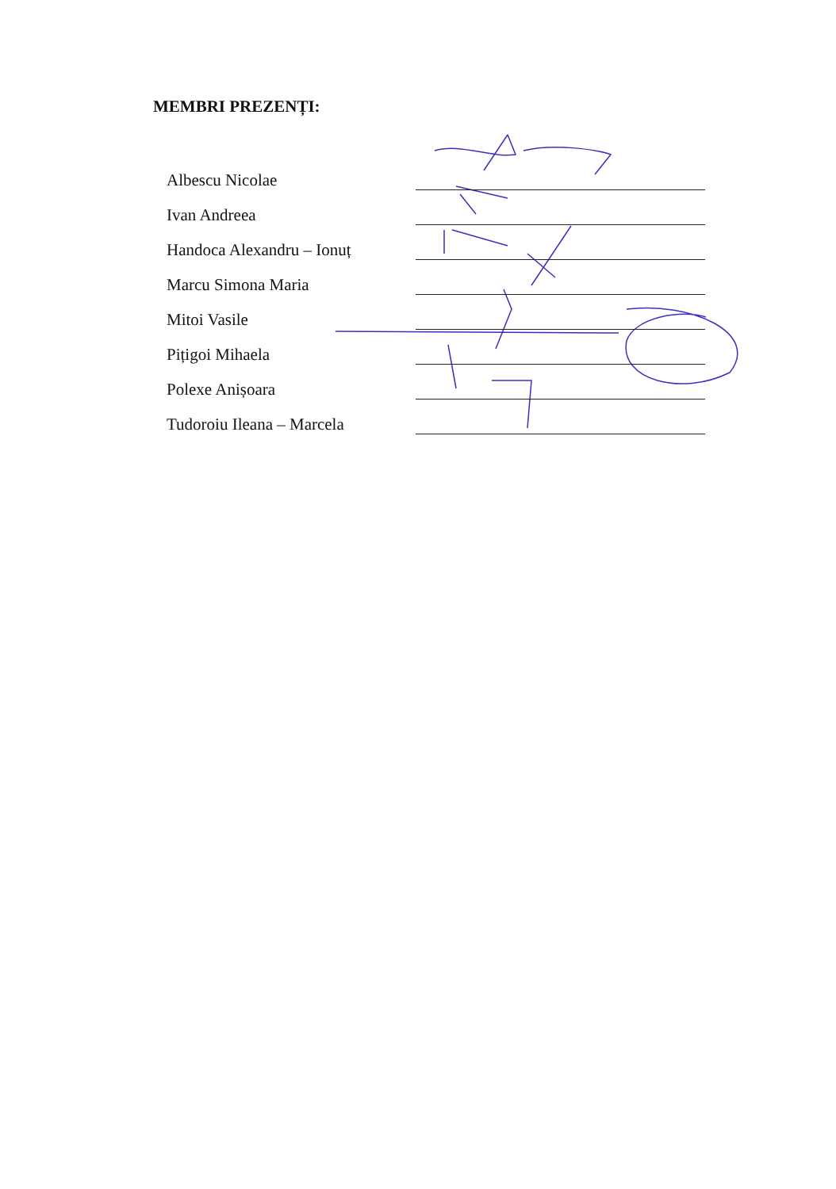MEMBRI PREZENȚI:
Albescu Nicolae
Ivan Andreea
Handoca Alexandru – Ionuț
Marcu Simona Maria
Mitoi Vasile
Pițigoi Mihaela
Polexe Anișoara
Tudoroiu Ileana – Marcela